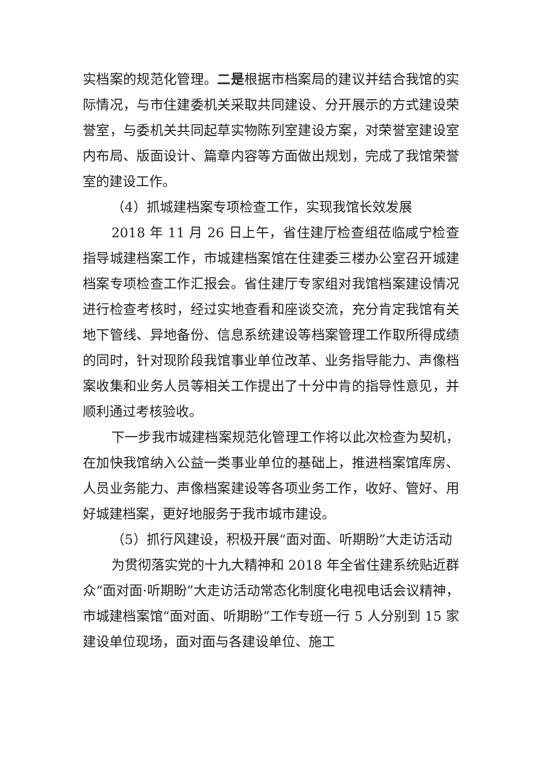实档案的规范化管理。二是根据市档案局的建议并结合我馆的实际情况，与市住建委机关采取共同建设、分开展示的方式建设荣誉室，与委机关共同起草实物陈列室建设方案，对荣誉室建设室内布局、版面设计、篇章内容等方面做出规划，完成了我馆荣誉室的建设工作。
（4）抓城建档案专项检查工作，实现我馆长效发展
2018 年 11 月 26 日上午，省住建厅检查组莅临咸宁检查指导城建档案工作，市城建档案馆在住建委三楼办公室召开城建档案专项检查工作汇报会。省住建厅专家组对我馆档案建设情况进行检查考核时，经过实地查看和座谈交流，充分肯定我馆有关地下管线、异地备份、信息系统建设等档案管理工作取所得成绩的同时，针对现阶段我馆事业单位改革、业务指导能力、声像档案收集和业务人员等相关工作提出了十分中肯的指导性意见，并顺利通过考核验收。
下一步我市城建档案规范化管理工作将以此次检查为契机，在加快我馆纳入公益一类事业单位的基础上，推进档案馆库房、人员业务能力、声像档案建设等各项业务工作，收好、管好、用好城建档案，更好地服务于我市城市建设。
（5）抓行风建设，积极开展“面对面、听期盼”大走访活动
为贯彻落实党的十九大精神和 2018 年全省住建系统贴近群众“面对面·听期盼”大走访活动常态化制度化电视电话会议精神，市城建档案馆“面对面、听期盼”工作专班一行 5 人分别到 15 家建设单位现场，面对面与各建设单位、施工